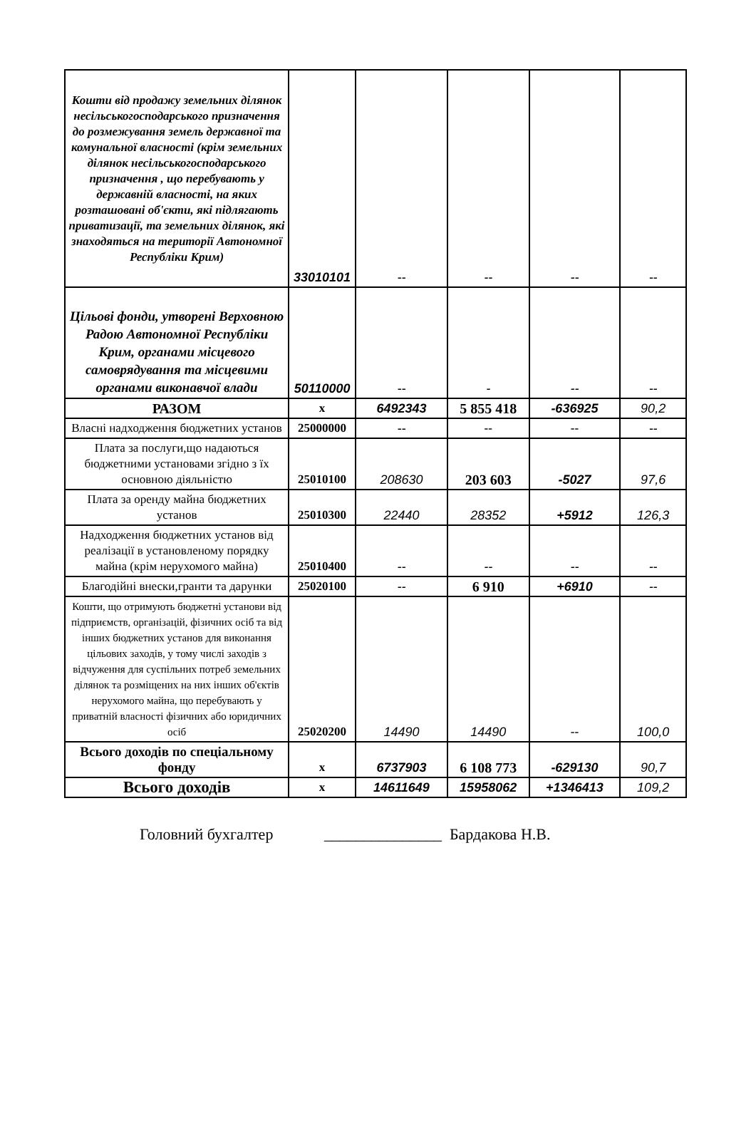| Кошти від продажу земельних ділянок несільськогосподарського призначення до розмежування земель державної та комунальної власності (крім земельних ділянок несільськогосподарського призначення , що перебувають у державній власності, на яких розташовані об'єкти, які підлягають приватизації, та земельних ділянок, які знаходяться на території Автономної Республіки Крим) | 33010101 | -- | -- | -- | -- |
| Цільові фонди, утворені Верховною Радою Автономної Республіки Крим, органами місцевого самоврядування та місцевими органами виконавчої влади | 50110000 | -- | - | -- | -- |
| РАЗОМ | х | 6492343 | 5 855 418 | -636925 | 90,2 |
| Власні надходження бюджетних установ | 25000000 | -- | -- | -- | -- |
| Плата за послуги,що надаються бюджетними установами згідно з їх основною діяльністю | 25010100 | 208630 | 203 603 | -5027 | 97,6 |
| Плата за оренду майна бюджетних установ | 25010300 | 22440 | 28352 | +5912 | 126,3 |
| Надходження бюджетних установ від реалізації в установленому порядку майна (крім нерухомого майна) | 25010400 | -- | -- | -- | -- |
| Благодійні внески,гранти та дарунки | 25020100 | -- | 6 910 | +6910 | -- |
| Кошти, що отримують бюджетні установи від підприємств, організацій, фізичних осіб та від інших бюджетних установ для виконання цільових заходів, у тому числі заходів з відчуження для суспільних потреб земельних ділянок та розміщених на них інших об'єктів нерухомого майна, що перебувають у приватній власності фізичних або юридичних осіб | 25020200 | 14490 | 14490 | -- | 100,0 |
| Всього доходів по спеціальному фонду | х | 6737903 | 6 108 773 | -629130 | 90,7 |
| Всього доходів | х | 14611649 | 15958062 | +1346413 | 109,2 |
Головний бухгалтер _______________ Бардакова Н.В.